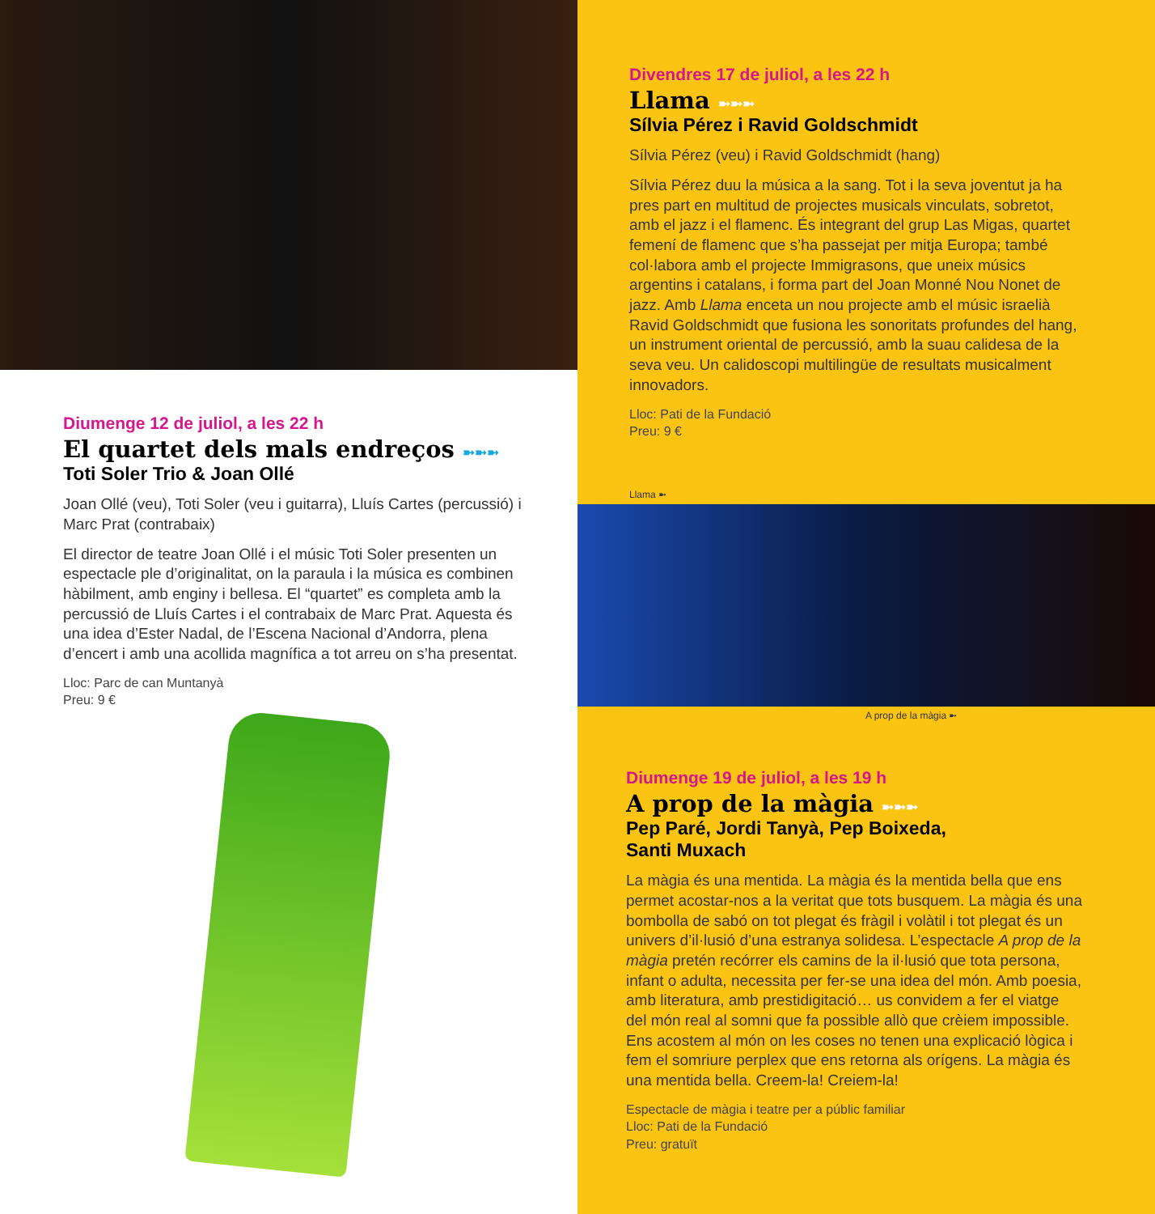Diumenge 12 de juliol, a les 22 h
El quartet dels mals endreços ➼➼➼
Toti Soler Trio & Joan Ollé
Joan Ollé (veu), Toti Soler (veu i guitarra), Lluís Cartes (percussió) i Marc Prat (contrabaix)
El director de teatre Joan Ollé i el músic Toti Soler presenten un espectacle ple d’originalitat, on la paraula i la música es combinen hàbilment, amb enginy i bellesa. El “quartet” es completa amb la percussió de Lluís Cartes i el contrabaix de Marc Prat. Aquesta és una idea d’Ester Nadal, de l’Escena Nacional d’Andorra, plena d’encert i amb una acollida magnífica a tot arreu on s’ha presentat.
Lloc: Parc de can Muntanyà
Preu: 9 €
Divendres 17 de juliol, a les 22 h
Llama ➼➼➼
Sílvia Pérez i Ravid Goldschmidt
Sílvia Pérez (veu) i Ravid Goldschmidt (hang)
Sílvia Pérez duu la música a la sang. Tot i la seva joventut ja ha pres part en multitud de projectes musicals vinculats, sobretot, amb el jazz i el flamenc. És integrant del grup Las Migas, quartet femení de flamenc que s’ha passejat per mitja Europa; també col·labora amb el projecte Immigrasons, que uneix músics argentins i catalans, i forma part del Joan Monné Nou Nonet de jazz. Amb Llama enceta un nou projecte amb el músic israelià Ravid Goldschmidt que fusiona les sonoritats profundes del hang, un instrument oriental de percussió, amb la suau calidesa de la seva veu. Un calidoscopi multilingüe de resultats musicalment innovadors.
Lloc: Pati de la Fundació
Preu: 9 €
Llama ➼
A prop de la màgia ➼
Diumenge 19 de juliol, a les 19 h
A prop de la màgia ➼➼➼
Pep Paré, Jordi Tanyà, Pep Boixeda,
Santi Muxach
La màgia és una mentida. La màgia és la mentida bella que ens permet acostar-nos a la veritat que tots busquem. La màgia és una bombolla de sabó on tot plegat és fràgil i volàtil i tot plegat és un univers d’il·lusió d’una estranya solidesa. L’espectacle A prop de la màgia pretén recórrer els camins de la il·lusió que tota persona, infant o adulta, necessita per fer-se una idea del món. Amb poesia, amb literatura, amb prestidigitació… us convidem a fer el viatge del món real al somni que fa possible allò que crèiem impossible. Ens acostem al món on les coses no tenen una explicació lògica i fem el somriure perplex que ens retorna als orígens. La màgia és una mentida bella. Creem-la! Creiem-la!
Espectacle de màgia i teatre per a públic familiar
Lloc: Pati de la Fundació
Preu: gratuït